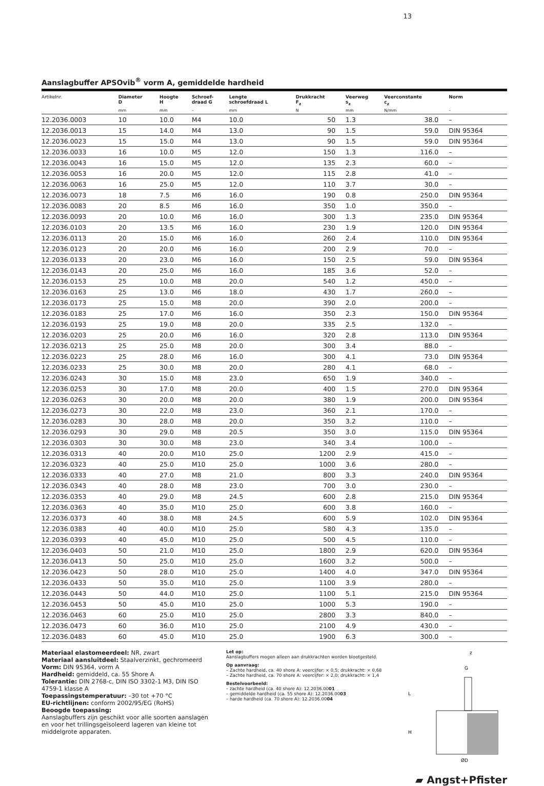13
Aanslagbuffer APSOvib<sup>®</sup> vorm A, gemiddelde hardheid
| Artikelnr. | Diameter D | Hoogte H | Schroef- draad G | Lengte schroefdraad L | Drukkracht F<sub>z</sub> | Veerweg s<sub>z</sub> | Veerconstante c<sub>z</sub> | Norm |
| --- | --- | --- | --- | --- | --- | --- | --- | --- |
| | mm | mm | – | mm | N | mm | N/mm | – |
| 12.2036.0003 | 10 | 10.0 | M4 | 10.0 | 50 | 1.3 | 38.0 | – |
| 12.2036.0013 | 15 | 14.0 | M4 | 13.0 | 90 | 1.5 | 59.0 | DIN 95364 |
| 12.2036.0023 | 15 | 15.0 | M4 | 13.0 | 90 | 1.5 | 59.0 | DIN 95364 |
| 12.2036.0033 | 16 | 10.0 | M5 | 12.0 | 150 | 1.3 | 116.0 | – |
| 12.2036.0043 | 16 | 15.0 | M5 | 12.0 | 135 | 2.3 | 60.0 | – |
| 12.2036.0053 | 16 | 20.0 | M5 | 12.0 | 115 | 2.8 | 41.0 | – |
| 12.2036.0063 | 16 | 25.0 | M5 | 12.0 | 110 | 3.7 | 30.0 | – |
| 12.2036.0073 | 18 | 7.5 | M6 | 16.0 | 190 | 0.8 | 250.0 | DIN 95364 |
| 12.2036.0083 | 20 | 8.5 | M6 | 16.0 | 350 | 1.0 | 350.0 | – |
| 12.2036.0093 | 20 | 10.0 | M6 | 16.0 | 300 | 1.3 | 235.0 | DIN 95364 |
| 12.2036.0103 | 20 | 13.5 | M6 | 16.0 | 230 | 1.9 | 120.0 | DIN 95364 |
| 12.2036.0113 | 20 | 15.0 | M6 | 16.0 | 260 | 2.4 | 110.0 | DIN 95364 |
| 12.2036.0123 | 20 | 20.0 | M6 | 16.0 | 200 | 2.9 | 70.0 | – |
| 12.2036.0133 | 20 | 23.0 | M6 | 16.0 | 150 | 2.5 | 59.0 | DIN 95364 |
| 12.2036.0143 | 20 | 25.0 | M6 | 16.0 | 185 | 3.6 | 52.0 | – |
| 12.2036.0153 | 25 | 10.0 | M8 | 20.0 | 540 | 1.2 | 450.0 | – |
| 12.2036.0163 | 25 | 13.0 | M6 | 18.0 | 430 | 1.7 | 260.0 | – |
| 12.2036.0173 | 25 | 15.0 | M8 | 20.0 | 390 | 2.0 | 200.0 | – |
| 12.2036.0183 | 25 | 17.0 | M6 | 16.0 | 350 | 2.3 | 150.0 | DIN 95364 |
| 12.2036.0193 | 25 | 19.0 | M8 | 20.0 | 335 | 2.5 | 132.0 | – |
| 12.2036.0203 | 25 | 20.0 | M6 | 16.0 | 320 | 2.8 | 113.0 | DIN 95364 |
| 12.2036.0213 | 25 | 25.0 | M8 | 20.0 | 300 | 3.4 | 88.0 | – |
| 12.2036.0223 | 25 | 28.0 | M6 | 16.0 | 300 | 4.1 | 73.0 | DIN 95364 |
| 12.2036.0233 | 25 | 30.0 | M8 | 20.0 | 280 | 4.1 | 68.0 | – |
| 12.2036.0243 | 30 | 15.0 | M8 | 23.0 | 650 | 1.9 | 340.0 | – |
| 12.2036.0253 | 30 | 17.0 | M8 | 20.0 | 400 | 1.5 | 270.0 | DIN 95364 |
| 12.2036.0263 | 30 | 20.0 | M8 | 20.0 | 380 | 1.9 | 200.0 | DIN 95364 |
| 12.2036.0273 | 30 | 22.0 | M8 | 23.0 | 360 | 2.1 | 170.0 | – |
| 12.2036.0283 | 30 | 28.0 | M8 | 20.0 | 350 | 3.2 | 110.0 | – |
| 12.2036.0293 | 30 | 29.0 | M8 | 20.5 | 350 | 3.0 | 115.0 | DIN 95364 |
| 12.2036.0303 | 30 | 30.0 | M8 | 23.0 | 340 | 3.4 | 100.0 | – |
| 12.2036.0313 | 40 | 20.0 | M10 | 25.0 | 1200 | 2.9 | 415.0 | – |
| 12.2036.0323 | 40 | 25.0 | M10 | 25.0 | 1000 | 3.6 | 280.0 | – |
| 12.2036.0333 | 40 | 27.0 | M8 | 21.0 | 800 | 3.3 | 240.0 | DIN 95364 |
| 12.2036.0343 | 40 | 28.0 | M8 | 23.0 | 700 | 3.0 | 230.0 | – |
| 12.2036.0353 | 40 | 29.0 | M8 | 24.5 | 600 | 2.8 | 215.0 | DIN 95364 |
| 12.2036.0363 | 40 | 35.0 | M10 | 25.0 | 600 | 3.8 | 160.0 | – |
| 12.2036.0373 | 40 | 38.0 | M8 | 24.5 | 600 | 5.9 | 102.0 | DIN 95364 |
| 12.2036.0383 | 40 | 40.0 | M10 | 25.0 | 580 | 4.3 | 135.0 | – |
| 12.2036.0393 | 40 | 45.0 | M10 | 25.0 | 500 | 4.5 | 110.0 | – |
| 12.2036.0403 | 50 | 21.0 | M10 | 25.0 | 1800 | 2.9 | 620.0 | DIN 95364 |
| 12.2036.0413 | 50 | 25.0 | M10 | 25.0 | 1600 | 3.2 | 500.0 | – |
| 12.2036.0423 | 50 | 28.0 | M10 | 25.0 | 1400 | 4.0 | 347.0 | DIN 95364 |
| 12.2036.0433 | 50 | 35.0 | M10 | 25.0 | 1100 | 3.9 | 280.0 | – |
| 12.2036.0443 | 50 | 44.0 | M10 | 25.0 | 1100 | 5.1 | 215.0 | DIN 95364 |
| 12.2036.0453 | 50 | 45.0 | M10 | 25.0 | 1000 | 5.3 | 190.0 | – |
| 12.2036.0463 | 60 | 25.0 | M10 | 25.0 | 2800 | 3.3 | 840.0 | – |
| 12.2036.0473 | 60 | 36.0 | M10 | 25.0 | 2100 | 4.9 | 430.0 | – |
| 12.2036.0483 | 60 | 45.0 | M10 | 25.0 | 1900 | 6.3 | 300.0 | – |
Materiaal elastomeerdeel: NR, zwart
Materiaal aansluitdeel: Staalverzinkt, gechromeerd
Vorm: DIN 95364, vorm A
Hardheid: gemiddeld, ca. 55 Shore A
Tolerantie: DIN 2768-c, DIN ISO 3302-1 M3, DIN ISO 4759-1 klasse A
Toepassingstemperatuur: –30 tot +70 °C
EU-richtlijnen: conform 2002/95/EG (RoHS)
Beoogde toepassing:
Aanslagbuffers zijn geschikt voor alle soorten aanslagen en voor het trillingsgeïsoleerd lageren van kleine tot middelgrote apparaten.
Let op:
Aanslagbuffers mogen alleen aan drukkrachten worden blootgesteld.
Op aanvraag:
– Zachte hardheid, ca. 40 shore A: veercijfer: × 0,5; drukkracht: × 0,68
– Zachte hardheid, ca. 70 shore A: veercijfer: × 2,0; drukkracht: × 1,4
Bestelvoorbeeld:
– zachte hardheid (ca. 40 shore A): 12.2036.0001
– gemiddelde hardheid (ca. 55 shore A): 12.2036.0003
– harde hardheid (ca. 70 shore A): 12.2036.0004
z
G
L
H
ØD
▰ Angst+Pfister